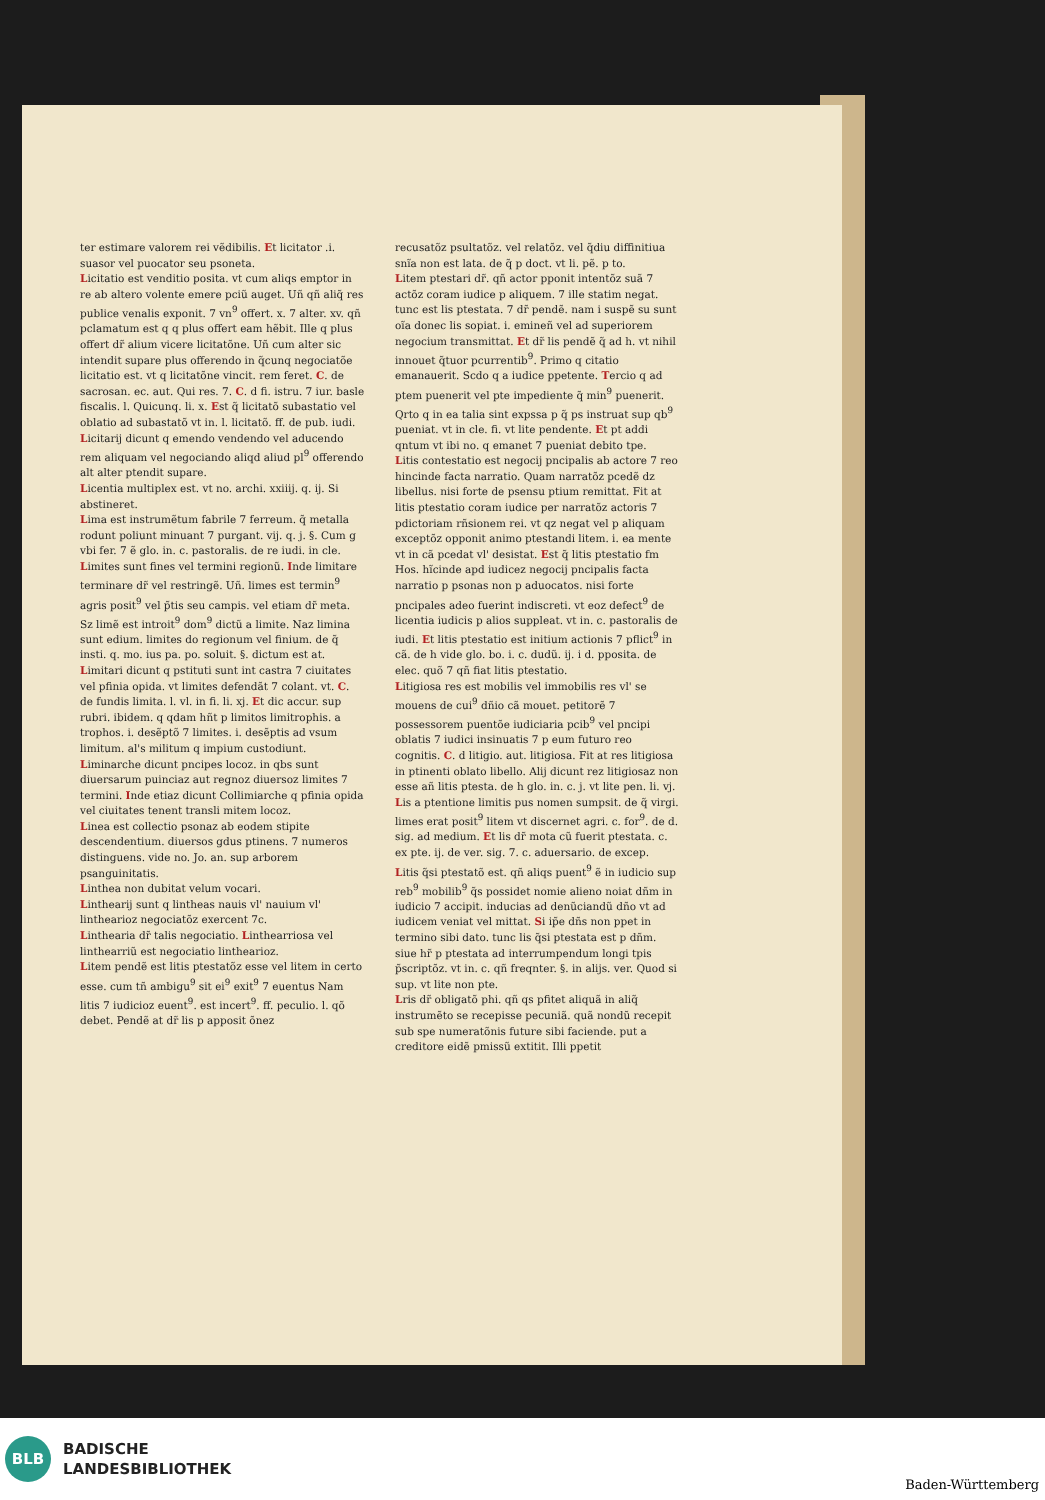ter estimare valorem rei vẽdibilis. Et licitator .i. suasor vel puocator seu psoneta.
Licitatio est venditio posita. vt cum aliqs emptor in re ab altero volente emere pciũ auget. Uñ qñ aliq̃ res publice venalis exponit. 7 vn<sup>9</sup> offert. x. 7 alter. xv. qñ pclamatum est q q plus offert eam hẽbit. Ille q plus offert dr̃ alium vicere licitatõne. Uñ cum alter sic intendit supare plus offerendo in q̃cunq negociatõe licitatio est. vt q licitatõne vincit. rem feret. C. de sacrosan. ec. aut. Qui res. 7. C. d fi. istru. 7 iur. basle fiscalis. l. Quicunq. li. x. Est q̃ licitatõ subastatio vel oblatio ad subastatõ vt in. l. licitatõ. ff. de pub. iudi.
Licitarij dicunt q emendo vendendo vel aducendo rem aliquam vel negociando aliqd aliud pl<sup>9</sup> offerendo alt alter ptendit supare.
Licentia multiplex est. vt no. archi. xxiiij. q. ij. Si abstineret.
Lima est instrumẽtum fabrile 7 ferreum. q̃ metalla rodunt poliunt minuant 7 purgant. vij. q. j. §. Cum g vbi fer. 7 ẽ glo. in. c. pastoralis. de re iudi. in cle.
Limites sunt fines vel termini regionũ. Inde limitare terminare dr̃ vel restringẽ. Uñ. limes est termin<sup>9</sup> agris posit<sup>9</sup> vel p̃tis seu campis. vel etiam dr̃ meta. Sz limẽ est introit<sup>9</sup> dom<sup>9</sup> dictũ a limite. Naz limina sunt edium. limites do regionum vel finium. de q̃ insti. q. mo. ius pa. po. soluit. §. dictum est at.
Limitari dicunt q pstituti sunt int castra 7 ciuitates vel pfinia opida. vt limites defendãt 7 colant. vt. C. de fundis limita. l. vl. in fi. li. xj. Et dic accur. sup rubri. ibidem. q qdam hñt p limitos limitrophis. a trophos. i. desẽptõ 7 limites. i. desẽptis ad vsum limitum. al's militum q impium custodiunt.
Liminarche dicunt pncipes locoz. in qbs sunt diuersarum puinciaz aut regnoz diuersoz limites 7 termini. Inde etiaz dicunt Collimiarche q pfinia opida vel ciuitates tenent transli mitem locoz.
Linea est collectio psonaz ab eodem stipite descendentium. diuersos gdus ptinens. 7 numeros distinguens. vide no. Jo. an. sup arborem psanguinitatis.
Linthea non dubitat velum vocari.
Linthearij sunt q lintheas nauis vl' nauium vl' linthearioz negociatõz exercent 7c.
Linthearia dr̃ talis negociatio. Linthearriosa vel linthearriũ est negociatio linthearioz.
Litem pendẽ est litis ptestatõz esse vel litem in certo esse. cum tñ ambigu<sup>9</sup> sit ei<sup>9</sup> exit<sup>9</sup> 7 euentus Nam litis 7 iudicioz euent<sup>9</sup>. est incert<sup>9</sup>. ff. peculio. l. qõ debet. Pendẽ at dr̃ lis p apposit õnez
recusatõz psultatõz. vel relatõz. vel q̃diu diffinitiua snĩa non est lata. de q̃ p doct. vt li. pẽ. p to.
Litem ptestari dr̃. qñ actor pponit intentõz suã 7 actõz coram iudice p aliquem. 7 ille statim negat. tunc est lis ptestata. 7 dr̃ pendẽ. nam i suspẽ su sunt oĩa donec lis sopiat. i. emineñ vel ad superiorem negocium transmittat. Et dr̃ lis pendẽ q̃ ad h. vt nihil innouet q̃tuor pcurrentib<sup>9</sup>. Primo q citatio emanauerit. Scdo q a iudice ppetente. Tercio q ad ptem puenerit vel pte impediente q̃ min<sup>9</sup> puenerit. Qrto q in ea talia sint expssa p q̃ ps instruat sup qb<sup>9</sup> pueniat. vt in cle. fi. vt lite pendente. Et pt addi qntum vt ibi no. q emanet 7 pueniat debito tpe.
Litis contestatio est negocij pncipalis ab actore 7 reo hincinde facta narratio. Quam narratõz pcedẽ dz libellus. nisi forte de psensu ptium remittat. Fit at litis ptestatio coram iudice per narratõz actoris 7 pdictoriam rñsionem rei. vt qz negat vel p aliquam exceptõz opponit animo ptestandi litem. i. ea mente vt in cã pcedat vl' desistat. Est q̃ litis ptestatio fm Hos. hĩcinde apd iudicez negocij pncipalis facta narratio p psonas non p aduocatos. nisi forte pncipales adeo fuerint indiscreti. vt eoz defect<sup>9</sup> de licentia iudicis p alios suppleat. vt in. c. pastoralis de iudi. Et litis ptestatio est initium actionis 7 pflict<sup>9</sup> in cã. de h vide glo. bo. i. c. dudũ. ij. i d. pposita. de elec. quõ 7 qñ fiat litis ptestatio.
Litigiosa res est mobilis vel immobilis res vl' se mouens de cui<sup>9</sup> dñio cã mouet. petitorẽ 7 possessorem puentõe iudiciaria pcib<sup>9</sup> vel pncipi oblatis 7 iudici insinuatis 7 p eum futuro reo cognitis. C. d litigio. aut. litigiosa. Fit at res litigiosa in ptinenti oblato libello. Alij dicunt rez litigiosaz non esse añ litis ptesta. de h glo. in. c. j. vt lite pen. li. vj.
Lis a ptentione limitis pus nomen sumpsit. de q̃ virgi. limes erat posit<sup>9</sup> litem vt discernet agri. c. for<sup>9</sup>. de d. sig. ad medium. Et lis dr̃ mota cũ fuerit ptestata. c. ex pte. ij. de ver. sig. 7. c. aduersario. de excep.
Litis q̃si ptestatõ est. qñ aliqs puent<sup>9</sup> ẽ in iudicio sup reb<sup>9</sup> mobilib<sup>9</sup> q̃s possidet nomie alieno noiat dñm in iudicio 7 accipit. inducias ad denũciandũ dño vt ad iudicem veniat vel mittat. Si ip̃e dñs non ppet in termino sibi dato. tunc lis q̃si ptestata est p dñm. siue hr̃ p ptestata ad interrumpendum longi tpis p̃scriptõz. vt in. c. qñ freqnter. §. in alijs. ver. Quod si sup. vt lite non pte.
Lris dr̃ obligatõ phi. qñ qs pfitet aliquã in aliq̃ instrumẽto se recepisse pecuniã. quã nondũ recepit sub spe numeratõnis future sibi faciende. put a creditore eidẽ pmissũ extitit. Illi ppetit
BLB
BADISCHE
LANDESBIBLIOTHEK
Baden-Württemberg